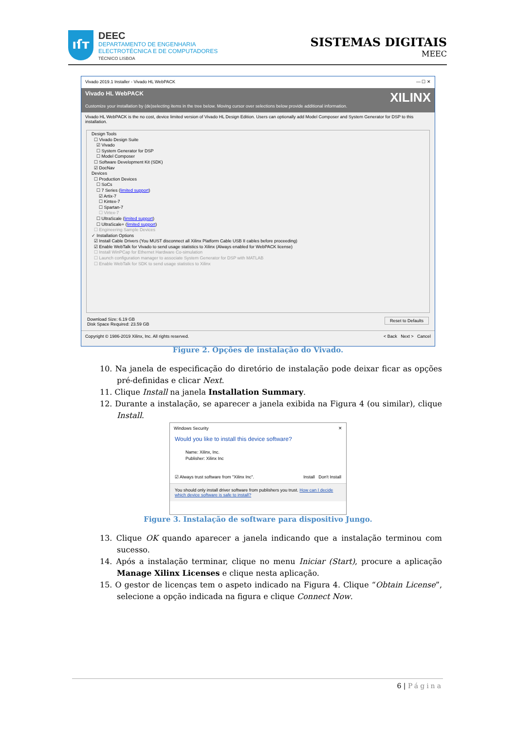ıſт
DEEC
DEPARTAMENTO DE ENGENHARIA
ELECTROTÉCNICA E DE COMPUTADORES
TÉCNICO LISBOA
SISTEMAS DIGITAIS
MEEC
Vivado 2019.1 Installer - Vivado HL WebPACK — ☐ ✕
Vivado HL WebPACK XILINX
Customize your installation by (de)selecting items in the tree below. Moving cursor over selections below provide additional information.
Vivado HL WebPACK is the no cost, device limited version of Vivado HL Design Edition. Users can optionally add Model Composer and System Generator for DSP to this installation.
Design Tools
☐ Vivado Design Suite
☑ Vivado
☐ System Generator for DSP
☐ Model Composer
☐ Software Development Kit (SDK)
☑ DocNav
Devices
☐ Production Devices
☐ SoCs
☐ 7 Series (limited support)
☑ Artix-7
☐ Kintex-7
☐ Spartan-7
☐ Virtex-7
☐ UltraScale (limited support)
☐ UltraScale+ (limited support)
☐ Engineering Sample Devices
✓ Installation Options
☑ Install Cable Drivers (You MUST disconnect all Xilinx Platform Cable USB II cables before proceeding)
☑ Enable WebTalk for Vivado to send usage statistics to Xilinx (Always enabled for WebPACK license)
☐ Install WinPCap for Ethernet Hardware Co-simulation
☐ Launch configuration manager to associate System Generator for DSP with MATLAB
☐ Enable WebTalk for SDK to send usage statistics to Xilinx
Download Size: 6.19 GB Reset to Defaults
Disk Space Required: 23.59 GB
Copyright © 1986-2019 Xilinx, Inc. All rights reserved. < Back Next > Cancel
Figure 2. Opções de instalação do Vivado.
10. Na janela de especificação do diretório de instalação pode deixar ficar as opções pré-definidas e clicar Next.
11. Clique Install na janela Installation Summary.
12. Durante a instalação, se aparecer a janela exibida na Figura 4 (ou similar), clique Install.
Windows Security ✕
Would you like to install this device software?
Name: Xilinx, Inc.
Publisher: Xilinx Inc
☑ Always trust software from "Xilinx Inc". Install Don't Install
You should only install driver software from publishers you trust. How can I decide which device software is safe to install?
Figure 3. Instalação de software para dispositivo Jungo.
13. Clique OK quando aparecer a janela indicando que a instalação terminou com sucesso.
14. Após a instalação terminar, clique no menu Iniciar (Start), procure a aplicação Manage Xilinx Licenses e clique nesta aplicação.
15. O gestor de licenças tem o aspeto indicado na Figura 4. Clique “Obtain License”, selecione a opção indicada na figura e clique Connect Now.
6 | Página